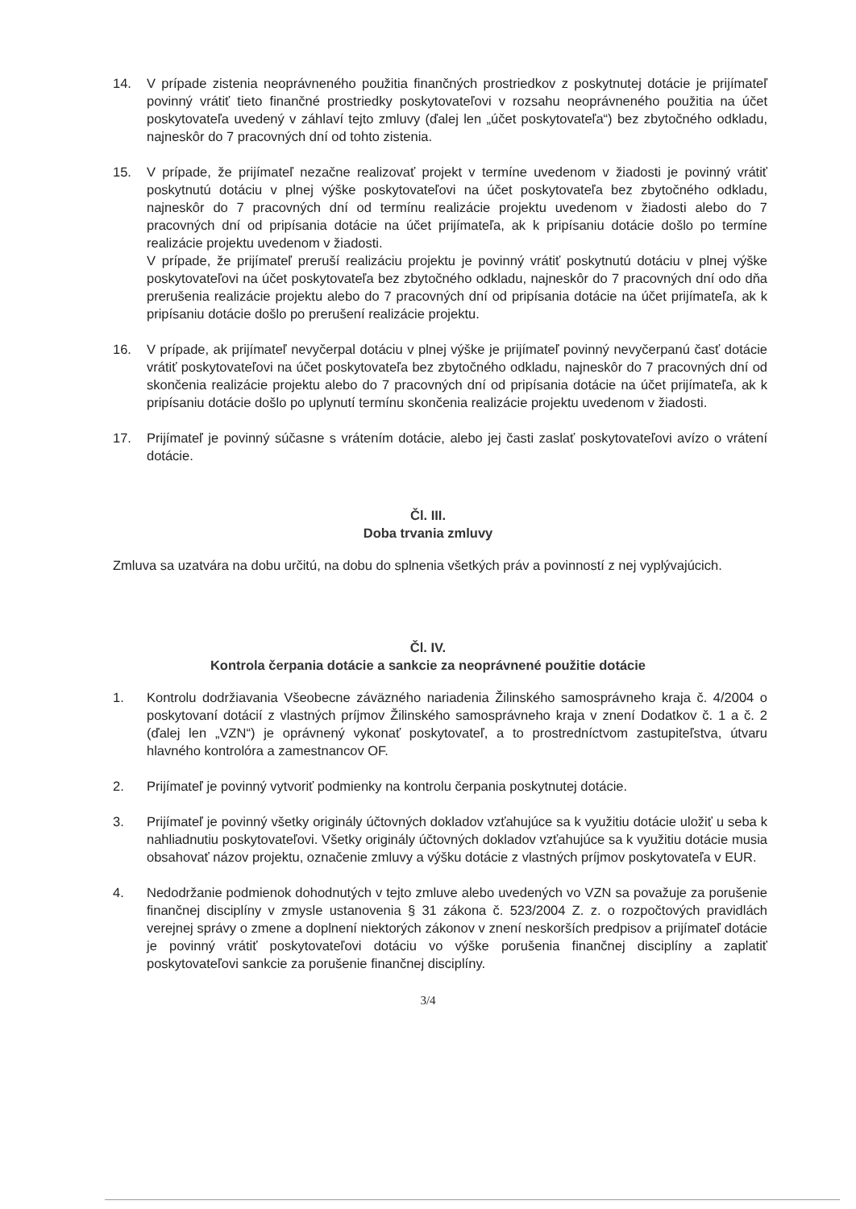14. V prípade zistenia neoprávneného použitia finančných prostriedkov z poskytnutej dotácie je prijímateľ povinný vrátiť tieto finančné prostriedky poskytovateľovi v rozsahu neoprávneného použitia na účet poskytovateľa uvedený v záhlaví tejto zmluvy (ďalej len „účet poskytovateľa“) bez zbytočného odkladu, najneskôr do 7 pracovných dní od tohto zistenia.
15. V prípade, že prijímateľ nezačne realizovať projekt v termíne uvedenom v žiadosti je povinný vrátiť poskytnutú dotáciu v plnej výške poskytovateľovi na účet poskytovateľa bez zbytočného odkladu, najneskôr do 7 pracovných dní od termínu realizácie projektu uvedenom v žiadosti alebo do 7 pracovných dní od pripísania dotácie na účet prijímateľa, ak k pripísaniu dotácie došlo po termíne realizácie projektu uvedenom v žiadosti.
V prípade, že prijímateľ preruší realizáciu projektu je povinný vrátiť poskytnutú dotáciu v plnej výške poskytovateľovi na účet poskytovateľa bez zbytočného odkladu, najneskôr do 7 pracovných dní odo dňa prerušenia realizácie projektu alebo do 7 pracovných dní od pripísania dotácie na účet prijímateľa, ak k pripísaniu dotácie došlo po prerušení realizácie projektu.
16. V prípade, ak prijímateľ nevyčerpal dotáciu v plnej výške je prijímateľ povinný nevyčerpanú časť dotácie vrátiť poskytovateľovi na účet poskytovateľa bez zbytočného odkladu, najneskôr do 7 pracovných dní od skončenia realizácie projektu alebo do 7 pracovných dní od pripísania dotácie na účet prijímateľa, ak k pripísaniu dotácie došlo po uplynutí termínu skončenia realizácie projektu uvedenom v žiadosti.
17. Prijímateľ je povinný súčasne s vrátením dotácie, alebo jej časti zaslať poskytovateľovi avízo o vrátení dotácie.
Čl. III.
Doba trvania zmluvy
Zmluva sa uzatvára na dobu určitú, na dobu do splnenia všetkých práv a povinností z nej vyplývajúcich.
Čl. IV.
Kontrola čerpania dotácie a sankcie za neoprávnené použitie dotácie
1. Kontrolu dodržiavania Všeobecne záväzného nariadenia Žilinského samosprávneho kraja č. 4/2004 o poskytovaní dotácií z vlastných príjmov Žilinského samosprávneho kraja v znení Dodatkov č. 1 a č. 2 (ďalej len „VZN“) je oprávnený vykonať poskytovateľ, a to prostredníctvom zastupiteľstva, útvaru hlavného kontrolóra a zamestnancov OF.
2. Prijímateľ je povinný vytvoriť podmienky na kontrolu čerpania poskytnutej dotácie.
3. Prijímateľ je povinný všetky originály účtovných dokladov vzťahujúce sa k využitiu dotácie uložiť u seba k nahliadnutiu poskytovateľovi. Všetky originály účtovných dokladov vzťahujúce sa k využitiu dotácie musia obsahovať názov projektu, označenie zmluvy a výšku dotácie z vlastných príjmov poskytovateľa v EUR.
4. Nedodržanie podmienok dohodnutých v tejto zmluve alebo uvedených vo VZN sa považuje za porušenie finančnej disciplíny v zmysle ustanovenia § 31 zákona č. 523/2004 Z. z. o rozpočtových pravidlách verejnej správy o zmene a doplnení niektorých zákonov v znení neskorších predpisov a prijímateľ dotácie je povinný vrátiť poskytovateľovi dotáciu vo výške porušenia finančnej disciplíny a zaplatiť poskytovateľovi sankcie za porušenie finančnej disciplíny.
3/4